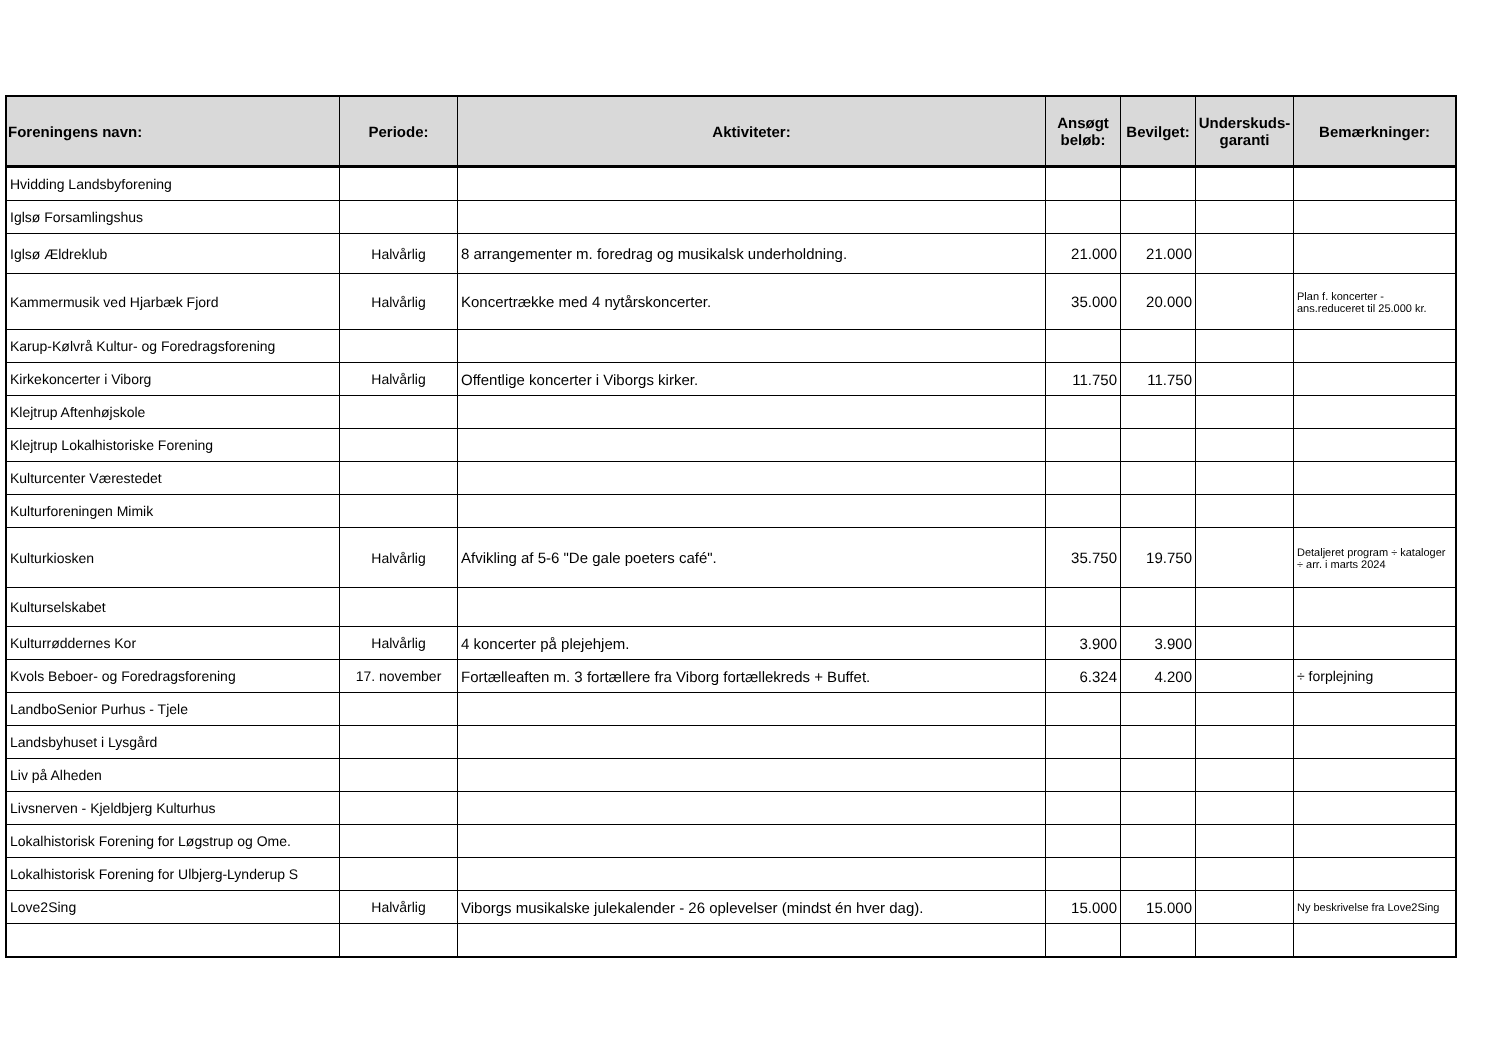| Foreningens navn: | Periode: | Aktiviteter: | Ansøgt beløb: | Bevilget: | Underskuds-garanti | Bemærkninger: |
| --- | --- | --- | --- | --- | --- | --- |
| Hvidding Landsbyforening | | | | | | |
| Iglsø Forsamlingshus | | | | | | |
| Iglsø Ældreklub | Halvårlig | 8 arrangementer m. foredrag og musikalsk underholdning. | 21.000 | 21.000 | | |
| Kammermusik ved Hjarbæk Fjord | Halvårlig | Koncertrække med 4 nytårskoncerter. | 35.000 | 20.000 | | Plan f. koncerter - ans.reduceret til 25.000 kr. |
| Karup-Kølvrå Kultur- og Foredragsforening | | | | | | |
| Kirkekoncerter i Viborg | Halvårlig | Offentlige koncerter i Viborgs kirker. | 11.750 | 11.750 | | |
| Klejtrup Aftenhøjskole | | | | | | |
| Klejtrup Lokalhistoriske Forening | | | | | | |
| Kulturcenter Værestedet | | | | | | |
| Kulturforeningen Mimik | | | | | | |
| Kulturkiosken | Halvårlig | Afvikling af 5-6 "De gale poeters café". | 35.750 | 19.750 | | Detaljeret program ÷ kataloger ÷ arr. i marts 2024 |
| Kulturselskabet | | | | | | |
| Kulturrøddernes Kor | Halvårlig | 4 koncerter på plejehjem. | 3.900 | 3.900 | | |
| Kvols Beboer- og Foredragsforening | 17. november | Fortælleaften m. 3 fortællere fra Viborg fortællekreds + Buffet. | 6.324 | 4.200 | | ÷ forplejning |
| LandboSenior Purhus - Tjele | | | | | | |
| Landsbyhuset i Lysgård | | | | | | |
| Liv på Alheden | | | | | | |
| Livsnerven - Kjeldbjerg Kulturhus | | | | | | |
| Lokalhistorisk Forening for Løgstrup og Ome. | | | | | | |
| Lokalhistorisk Forening for Ulbjerg-Lynderup S | | | | | | |
| Love2Sing | Halvårlig | Viborgs musikalske julekalender - 26 oplevelser (mindst én hver dag). | 15.000 | 15.000 | | Ny beskrivelse fra Love2Sing |